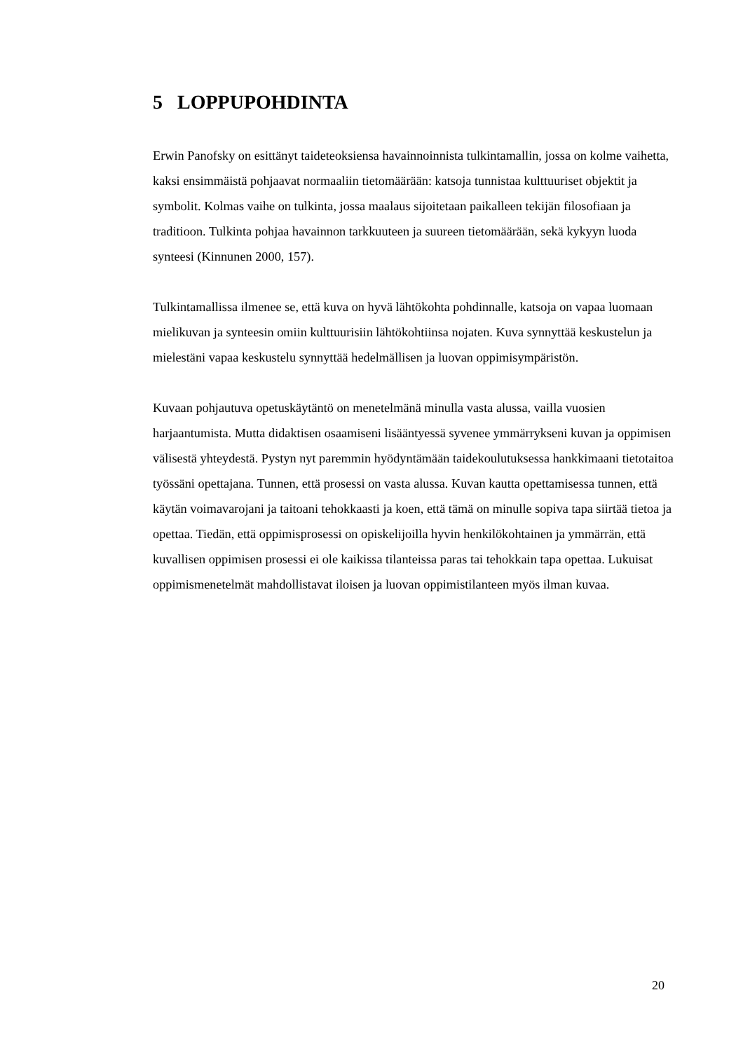5 LOPPUPOHDINTA
Erwin Panofsky on esittänyt taideteoksiensa havainnoinnista tulkintamallin, jossa on kolme vaihetta, kaksi ensimmäistä pohjaavat normaaliin tietomäärään: katsoja tunnistaa kulttuuriset objektit ja symbolit. Kolmas vaihe on tulkinta, jossa maalaus sijoitetaan paikalleen tekijän filosofiaan ja traditioon. Tulkinta pohjaa havainnon tarkkuuteen ja suureen tietomäärään, sekä kykyyn luoda synteesi (Kinnunen 2000, 157).
Tulkintamallissa ilmenee se, että kuva on hyvä lähtökohta pohdinnalle, katsoja on vapaa luomaan mielikuvan ja synteesin omiin kulttuurisiin lähtökohtiinsa nojaten. Kuva synnyttää keskustelun ja mielestäni vapaa keskustelu synnyttää hedelmällisen ja luovan oppimisympäristön.
Kuvaan pohjautuva opetuskäytäntö on menetelmänä minulla vasta alussa, vailla vuosien harjaantumista. Mutta didaktisen osaamiseni lisääntyessä syvenee ymmärrykseni kuvan ja oppimisen välisestä yhteydestä. Pystyn nyt paremmin hyödyntämään taidekoulutuksessa hankkimaani tietotaitoa työssäni opettajana. Tunnen, että prosessi on vasta alussa. Kuvan kautta opettamisessa tunnen, että käytän voimavarojani ja taitoani tehokkaasti ja koen, että tämä on minulle sopiva tapa siirtää tietoa ja opettaa. Tiedän, että oppimisprosessi on opiskelijoilla hyvin henkilökohtainen ja ymmärrän, että kuvallisen oppimisen prosessi ei ole kaikissa tilanteissa paras tai tehokkain tapa opettaa. Lukuisat oppimismenetelmät mahdollistavat iloisen ja luovan oppimistilanteen myös ilman kuvaa.
20